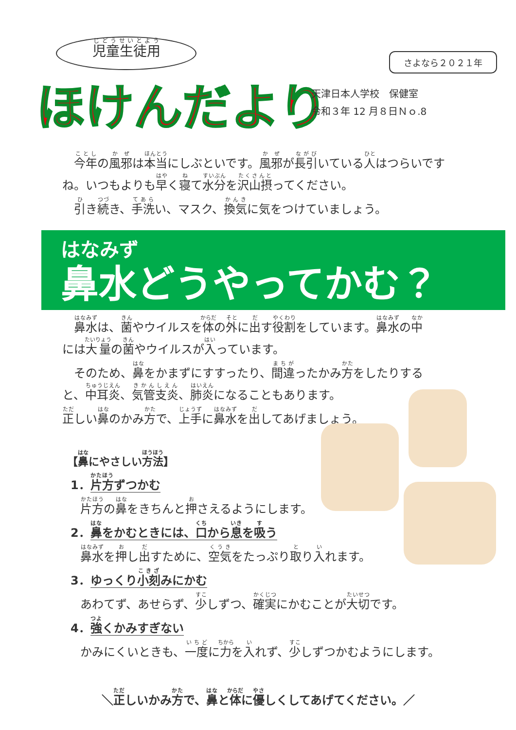児童生徒用
ほけんだより
さよなら２０２１年
天津日本人学校　保健室
令和３年 12 月８日Ｎｏ.8
　今年の風邪は本当にしぶといです。風邪が長引いている人はつらいですね。いつもよりも早く寝て水分を沢山摂ってください。
　引き続き、手洗い、マスク、換気に気をつけていましょう。
はなみず
鼻水どうやってかむ？
　鼻水は、菌やウイルスを体の外に出す役割をしています。鼻水の中には大量の菌やウイルスが入っています。
　そのため、鼻をかまずにすすったり、間違ったかみ方をしたりすると、中耳炎、気管支炎、肺炎になることもあります。
正しい鼻のかみ方で、上手に鼻水を出してあげましょう。
【鼻にやさしい方法】
1．片方ずつかむ
片方の鼻をきちんと押さえるようにします。
2．鼻をかむときには、口から息を吸う
鼻水を押し出すために、空気をたっぷり取り入れます。
3．ゆっくり小刻みにかむ
あわてず、あせらず、少しずつ、確実にかむことが大切です。
4．強くかみすぎない
かみにくいときも、一度に力を入れず、少しずつかむようにします。
＼正しいかみ方で、鼻と体に優しくしてあげてください。／